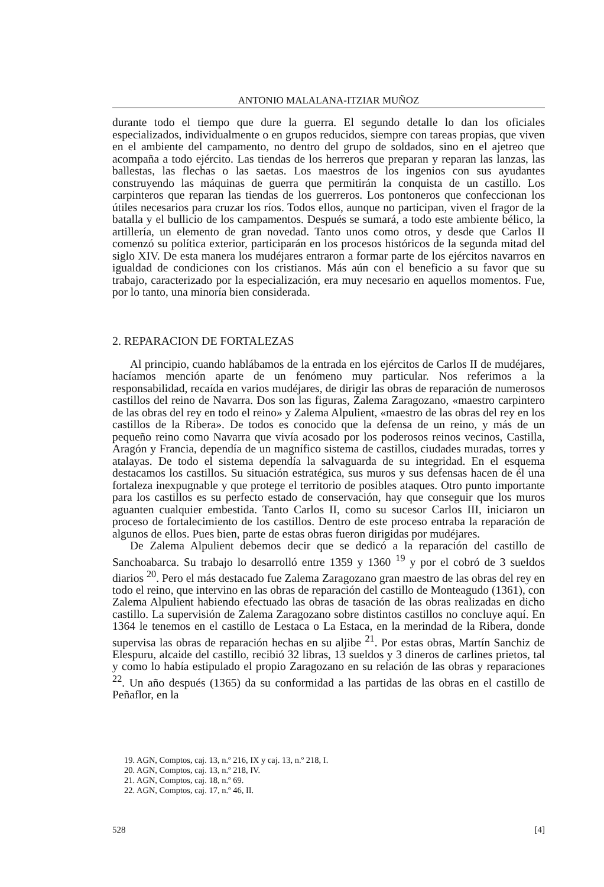ANTONIO MALALANA-ITZIAR MUÑOZ
durante todo el tiempo que dure la guerra. El segundo detalle lo dan los oficiales especializados, individualmente o en grupos reducidos, siempre con tareas propias, que viven en el ambiente del campamento, no dentro del grupo de soldados, sino en el ajetreo que acompaña a todo ejército. Las tiendas de los herreros que preparan y reparan las lanzas, las ballestas, las flechas o las saetas. Los maestros de los ingenios con sus ayudantes construyendo las máquinas de guerra que permitirán la conquista de un castillo. Los carpinteros que reparan las tiendas de los guerreros. Los pontoneros que confeccionan los útiles necesarios para cruzar los ríos. Todos ellos, aunque no participan, viven el fragor de la batalla y el bullicio de los campamentos. Después se sumará, a todo este ambiente bélico, la artillería, un elemento de gran novedad. Tanto unos como otros, y desde que Carlos II comenzó su política exterior, participarán en los procesos históricos de la segunda mitad del siglo XIV. De esta manera los mudéjares entraron a formar parte de los ejércitos navarros en igualdad de condiciones con los cristianos. Más aún con el beneficio a su favor que su trabajo, caracterizado por la especialización, era muy necesario en aquellos momentos. Fue, por lo tanto, una minoría bien considerada.
2. REPARACION DE FORTALEZAS
Al principio, cuando hablábamos de la entrada en los ejércitos de Carlos II de mudéjares, hacíamos mención aparte de un fenómeno muy particular. Nos referimos a la responsabilidad, recaída en varios mudéjares, de dirigir las obras de reparación de numerosos castillos del reino de Navarra. Dos son las figuras, Zalema Zaragozano, «maestro carpintero de las obras del rey en todo el reino» y Zalema Alpulient, «maestro de las obras del rey en los castillos de la Ribera». De todos es conocido que la defensa de un reino, y más de un pequeño reino como Navarra que vivía acosado por los poderosos reinos vecinos, Castilla, Aragón y Francia, dependía de un magnífico sistema de castillos, ciudades muradas, torres y atalayas. De todo el sistema dependía la salvaguarda de su integridad. En el esquema destacamos los castillos. Su situación estratégica, sus muros y sus defensas hacen de él una fortaleza inexpugnable y que protege el territorio de posibles ataques. Otro punto importante para los castillos es su perfecto estado de conservación, hay que conseguir que los muros aguanten cualquier embestida. Tanto Carlos II, como su sucesor Carlos III, iniciaron un proceso de fortalecimiento de los castillos. Dentro de este proceso entraba la reparación de algunos de ellos. Pues bien, parte de estas obras fueron dirigidas por mudéjares.
De Zalema Alpulient debemos decir que se dedicó a la reparación del castillo de Sanchoabarca. Su trabajo lo desarrolló entre 1359 y 1360 <sup>19</sup> y por el cobró de 3 sueldos diarios <sup>20</sup>. Pero el más destacado fue Zalema Zaragozano gran maestro de las obras del rey en todo el reino, que intervino en las obras de reparación del castillo de Monteagudo (1361), con Zalema Alpulient habiendo efectuado las obras de tasación de las obras realizadas en dicho castillo. La supervisión de Zalema Zaragozano sobre distintos castillos no concluye aquí. En 1364 le tenemos en el castillo de Lestaca o La Estaca, en la merindad de la Ribera, donde supervisa las obras de reparación hechas en su aljibe <sup>21</sup>. Por estas obras, Martín Sanchiz de Elespuru, alcaide del castillo, recibió 32 libras, 13 sueldos y 3 dineros de carlines prietos, tal y como lo había estipulado el propio Zaragozano en su relación de las obras y reparaciones <sup>22</sup>. Un año después (1365) da su conformidad a las partidas de las obras en el castillo de Peñaflor, en la
19. AGN, Comptos, caj. 13, n.º 216, IX y caj. 13, n.º 218, I.
20. AGN, Comptos, caj. 13, n.º 218, IV.
21. AGN, Comptos, caj. 18, n.º 69.
22. AGN, Comptos, caj. 17, n.º 46, II.
528 [4]